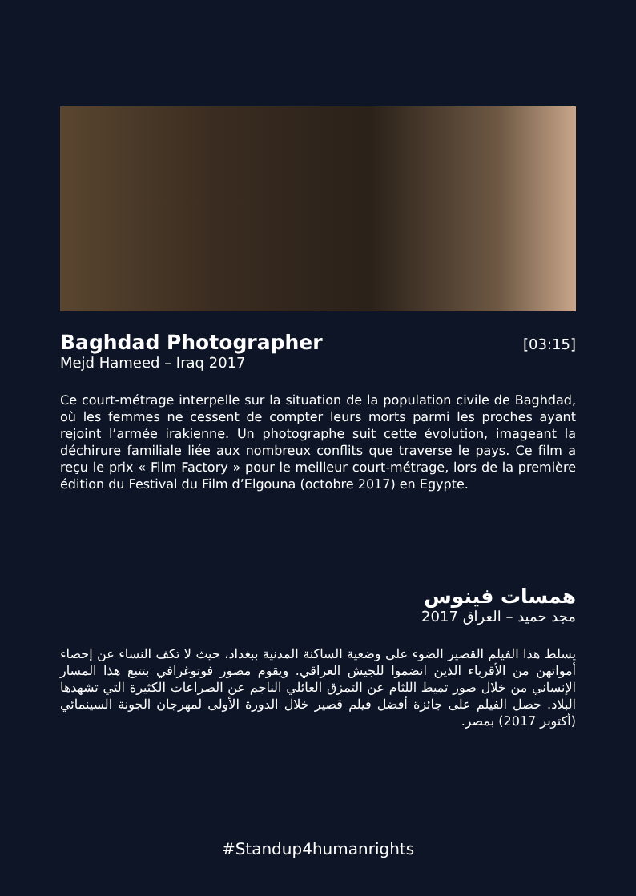Baghdad Photographer
[03:15]
Mejd Hameed – Iraq 2017
Ce court-métrage interpelle sur la situation de la population civile de Baghdad, où les femmes ne cessent de compter leurs morts parmi les proches ayant rejoint l’armée irakienne. Un photographe suit cette évolution, imageant la déchirure familiale liée aux nombreux conflits que traverse le pays. Ce film a reçu le prix « Film Factory » pour le meilleur court-métrage, lors de la première édition du Festival du Film d’Elgouna (octobre 2017) en Egypte.
همسات فينوس
مجد حميد – العراق 2017
يسلط هذا الفيلم القصير الضوء على وضعية الساكنة المدنية ببغداد، حيث لا تكف النساء عن إحصاء أمواتهن من الأقرباء الذين انضموا للجيش العراقي. ويقوم مصور فوتوغرافي بتتبع هذا المسار الإنساني من خلال صور تميط اللثام عن التمزق العائلي الناجم عن الصراعات الكثيرة التي تشهدها البلاد. حصل الفيلم على جائزة أفضل فيلم قصير خلال الدورة الأولى لمهرجان الجونة السينمائي (أكتوبر 2017) بمصر.
#Standup4humanrights